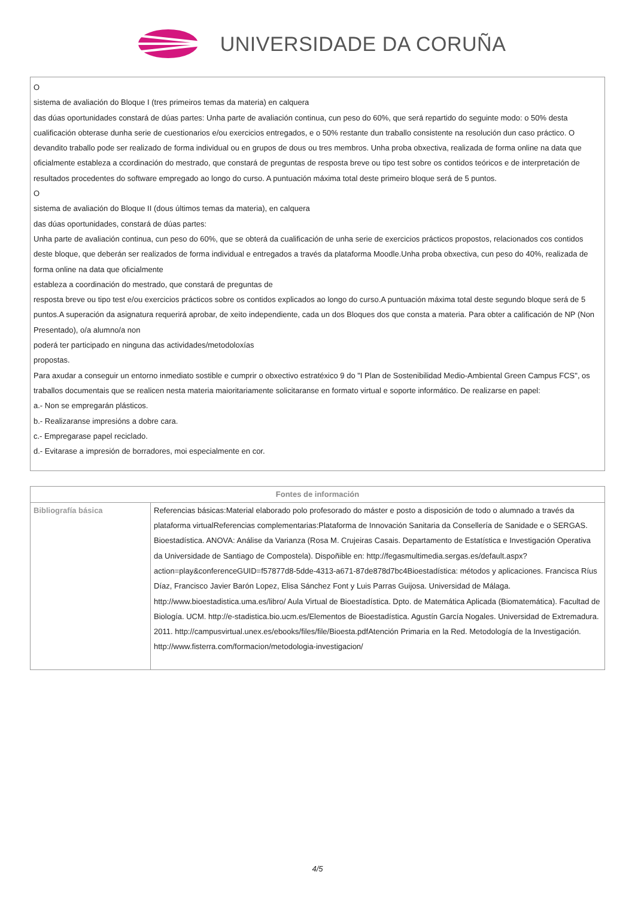UNIVERSIDADE DA CORUÑA
O
sistema de avaliación do Bloque I (tres primeiros temas da materia) en calquera
das dúas oportunidades constará de dúas partes: Unha parte de avaliación continua, cun peso do 60%, que será repartido do seguinte modo: o 50% desta cualificación obterase dunha serie de cuestionarios e/ou exercicios entregados, e o 50% restante dun traballo consistente na resolución dun caso práctico. O devandito traballo pode ser realizado de forma individual ou en grupos de dous ou tres membros. Unha proba obxectiva, realizada de forma online na data que oficialmente estableza a ccordinación do mestrado, que constará de preguntas de resposta breve ou tipo test sobre os contidos teóricos e de interpretación de resultados procedentes do software empregado ao longo do curso. A puntuación máxima total deste primeiro bloque será de 5 puntos.
O
sistema de avaliación do Bloque II (dous últimos temas da materia), en calquera
das dúas oportunidades, constará de dúas partes:
Unha parte de avaliación continua, cun peso do 60%, que se obterá da cualificación de unha serie de exercicios prácticos propostos, relacionados cos contidos deste bloque, que deberán ser realizados de forma individual e entregados a través da plataforma Moodle.Unha proba obxectiva, cun peso do 40%, realizada de forma online na data que oficialmente
estableza a coordinación do mestrado, que constará de preguntas de
resposta breve ou tipo test e/ou exercicios prácticos sobre os contidos explicados ao longo do curso.A puntuación máxima total deste segundo bloque será de 5 puntos.A superación da asignatura requerirá aprobar, de xeito independiente, cada un dos Bloques dos que consta a materia. Para obter a calificación de NP (Non Presentado), o/a alumno/a non
poderá ter participado en ninguna das actividades/metodoloxías
propostas.
Para axudar a conseguir un entorno inmediato sostible e cumprir o obxectivo estratéxico 9 do "I Plan de Sostenibilidad Medio-Ambiental Green Campus FCS", os traballos documentais que se realicen nesta materia maioritariamente solicitaranse en formato virtual e soporte informático. De realizarse en papel:
a.- Non se empregarán plásticos.
b.- Realizaranse impresións a dobre cara.
c.- Empregarase papel reciclado.
d.- Evitarase a impresión de borradores, moi especialmente en cor.
| Fontes de información | |
| --- | --- |
| Bibliografía básica | Referencias básicas:Material elaborado polo profesorado do máster e posto a disposición de todo o alumnado a través da plataforma virtualReferencias complementarias:Plataforma de Innovación Sanitaria da Consellería de Sanidade e o SERGAS. Bioestadística. ANOVA: Análise da Varianza (Rosa M. Crujeiras Casais. Departamento de Estatística e Investigación Operativa da Universidade de Santiago de Compostela). Dispoñible en: http://fegasmultimedia.sergas.es/default.aspx?action=play&conferenceGUID=f57877d8-5dde-4313-a671-87de878d7bc4Bioestadística: métodos y aplicaciones. Francisca Ríus Díaz, Francisco Javier Barón Lopez, Elisa Sánchez Font y Luis Parras Guijosa. Universidad de Málaga. http://www.bioestadistica.uma.es/libro/ Aula Virtual de Bioestadística. Dpto. de Matemática Aplicada (Biomatemática). Facultad de Biología. UCM. http://e-stadistica.bio.ucm.es/Elementos de Bioestadística. Agustín García Nogales. Universidad de Extremadura. 2011. http://campusvirtual.unex.es/ebooks/files/file/Bioesta.pdfAtención Primaria en la Red. Metodología de la Investigación. http://www.fisterra.com/formacion/metodologia-investigacion/ |
4/5